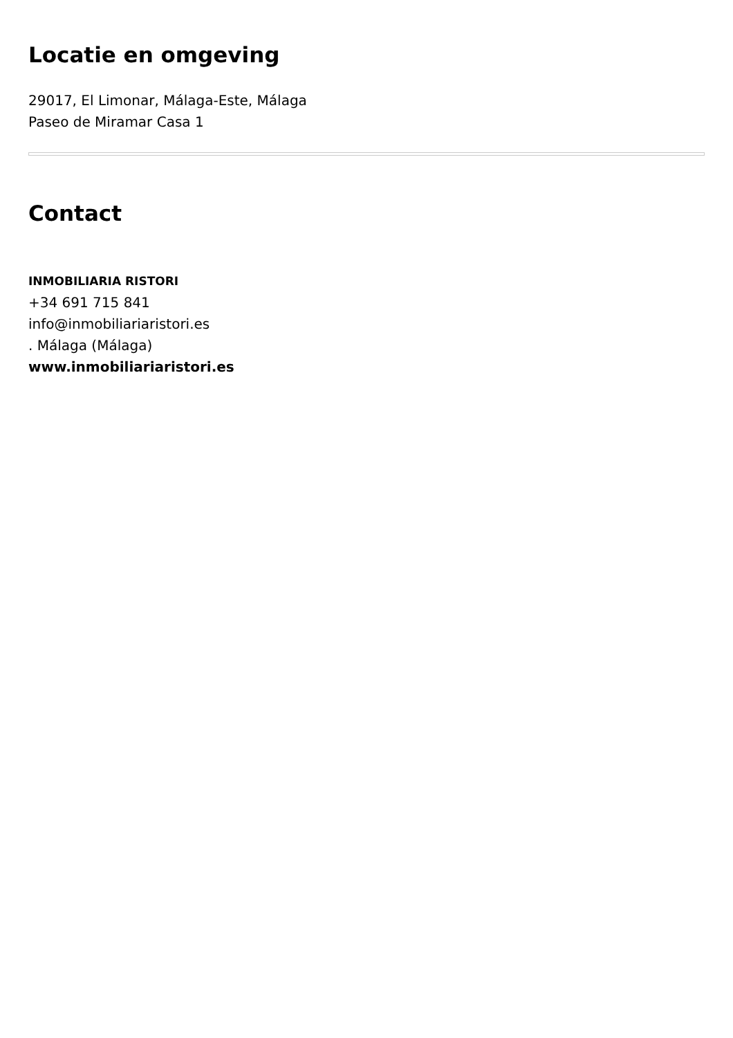Locatie en omgeving
29017, El Limonar, Málaga-Este, Málaga
Paseo de Miramar Casa 1
Contact
INMOBILIARIA RISTORI
+34 691 715 841
info@inmobiliariaristori.es
. Málaga (Málaga)
www.inmobiliariaristori.es